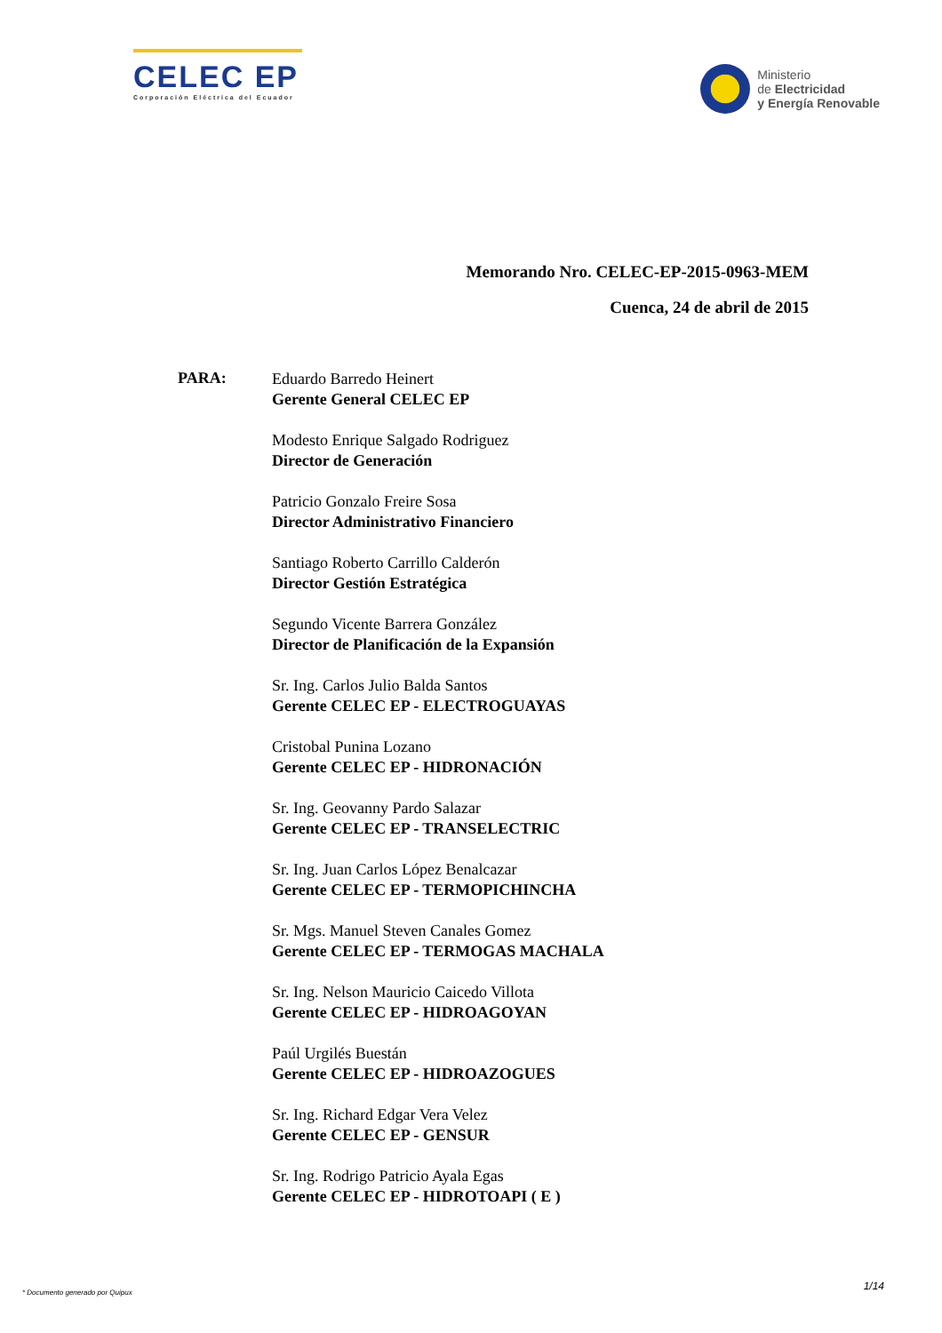CELEC EP
Corporación Eléctrica del Ecuador
Ministerio
de Electricidad
y Energía Renovable
Memorando Nro. CELEC-EP-2015-0963-MEM
Cuenca, 24 de abril de 2015
PARA:
Eduardo Barredo Heinert
Gerente General CELEC EP
Modesto Enrique Salgado Rodriguez
Director de Generación
Patricio Gonzalo Freire Sosa
Director Administrativo Financiero
Santiago Roberto Carrillo Calderón
Director Gestión Estratégica
Segundo Vicente Barrera González
Director de Planificación de la Expansión
Sr. Ing. Carlos Julio Balda Santos
Gerente CELEC EP - ELECTROGUAYAS
Cristobal Punina Lozano
Gerente CELEC EP - HIDRONACIÓN
Sr. Ing. Geovanny Pardo Salazar
Gerente CELEC EP - TRANSELECTRIC
Sr. Ing. Juan Carlos López Benalcazar
Gerente CELEC EP - TERMOPICHINCHA
Sr. Mgs. Manuel Steven Canales Gomez
Gerente CELEC EP - TERMOGAS MACHALA
Sr. Ing. Nelson Mauricio Caicedo Villota
Gerente CELEC EP - HIDROAGOYAN
Paúl Urgilés Buestán
Gerente CELEC EP - HIDROAZOGUES
Sr. Ing. Richard Edgar Vera Velez
Gerente CELEC EP - GENSUR
Sr. Ing. Rodrigo Patricio Ayala Egas
Gerente CELEC EP - HIDROTOAPI ( E )
1/14
* Documento generado por Quipux